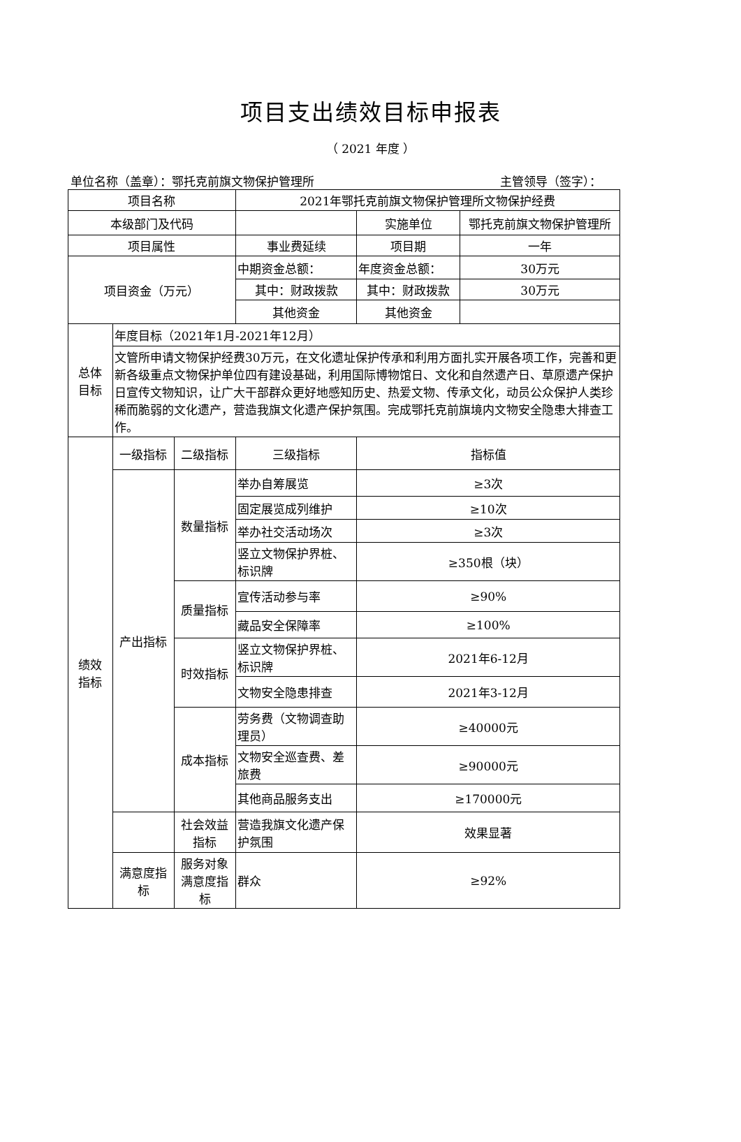项目支出绩效目标申报表
（ 2021 年度 ）
单位名称（盖章）：鄂托克前旗文物保护管理所 主管领导（签字）：
| 项目名称 | | | 2021年鄂托克前旗文物保护管理所文物保护经费 | | |
| 本级部门及代码 | | | | 实施单位 | 鄂托克前旗文物保护管理所 |
| 项目属性 | | | 事业费延续 | 项目期 | 一年 |
| 项目资金（万元） | | | 中期资金总额： | 年度资金总额： | 30万元 |
| | | | 其中：财政拨款 | 其中：财政拨款 | 30万元 |
| | | | 其他资金 | 其他资金 | |
| 总体 目标 | 年度目标（2021年1月-2021年12月） | | | | |
| | 文管所申请文物保护经费30万元，在文化遗址保护传承和利用方面扎实开展各项工作，完善和更新各级重点文物保护单位四有建设基础，利用国际博物馆日、文化和自然遗产日、草原遗产保护日宣传文物知识，让广大干部群众更好地感知历史、热爱文物、传承文化，动员公众保护人类珍稀而脆弱的文化遗产，营造我旗文化遗产保护氛围。完成鄂托克前旗境内文物安全隐患大排查工作。 | | | | |
| 绩效 指标 | 一级指标 | 二级指标 | 三级指标 | 指标值 | |
| | 产出指标 | 数量指标 | 举办自筹展览 | ≥3次 | |
| | | | 固定展览成列维护 | ≥10次 | |
| | | | 举办社交活动场次 | ≥3次 | |
| | | | 竖立文物保护界桩、标识牌 | ≥350根（块） | |
| | | 质量指标 | 宣传活动参与率 | ≥90% | |
| | | | 藏品安全保障率 | ≥100% | |
| | | 时效指标 | 竖立文物保护界桩、标识牌 | 2021年6-12月 | |
| | | | 文物安全隐患排查 | 2021年3-12月 | |
| | | 成本指标 | 劳务费（文物调查助理员） | ≥40000元 | |
| | | | 文物安全巡查费、差旅费 | ≥90000元 | |
| | | | 其他商品服务支出 | ≥170000元 | |
| | | 社会效益指标 | 营造我旗文化遗产保护氛围 | 效果显著 | |
| | 满意度指标 | 服务对象满意度指标 | 群众 | ≥92% | |